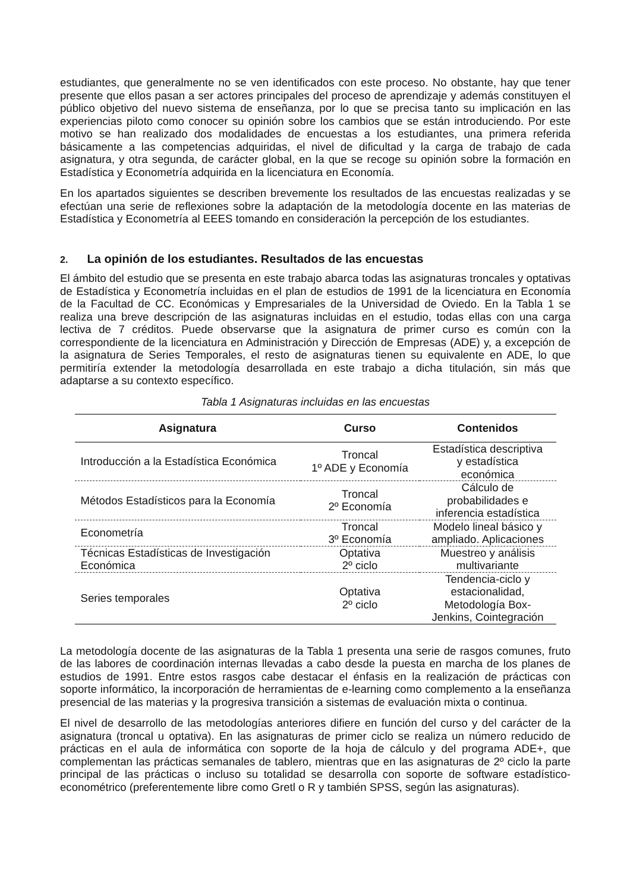estudiantes, que generalmente no se ven identificados con este proceso. No obstante, hay que tener presente que ellos pasan a ser actores principales del proceso de aprendizaje y además constituyen el público objetivo del nuevo sistema de enseñanza, por lo que se precisa tanto su implicación en las experiencias piloto como conocer su opinión sobre los cambios que se están introduciendo. Por este motivo se han realizado dos modalidades de encuestas a los estudiantes, una primera referida básicamente a las competencias adquiridas, el nivel de dificultad y la carga de trabajo de cada asignatura, y otra segunda, de carácter global, en la que se recoge su opinión sobre la formación en Estadística y Econometría adquirida en la licenciatura en Economía.
En los apartados siguientes se describen brevemente los resultados de las encuestas realizadas y se efectúan una serie de reflexiones sobre la adaptación de la metodología docente en las materias de Estadística y Econometría al EEES tomando en consideración la percepción de los estudiantes.
2. La opinión de los estudiantes. Resultados de las encuestas
El ámbito del estudio que se presenta en este trabajo abarca todas las asignaturas troncales y optativas de Estadística y Econometría incluidas en el plan de estudios de 1991 de la licenciatura en Economía de la Facultad de CC. Económicas y Empresariales de la Universidad de Oviedo. En la Tabla 1 se realiza una breve descripción de las asignaturas incluidas en el estudio, todas ellas con una carga lectiva de 7 créditos. Puede observarse que la asignatura de primer curso es común con la correspondiente de la licenciatura en Administración y Dirección de Empresas (ADE) y, a excepción de la asignatura de Series Temporales, el resto de asignaturas tienen su equivalente en ADE, lo que permitiría extender la metodología desarrollada en este trabajo a dicha titulación, sin más que adaptarse a su contexto específico.
Tabla 1 Asignaturas incluidas en las encuestas
| Asignatura | Curso | Contenidos |
| --- | --- | --- |
| Introducción a la Estadística Económica | Troncal 1º ADE y Economía | Estadística descriptiva y estadística económica |
| Métodos Estadísticos para la Economía | Troncal 2º Economía | Cálculo de probabilidades e inferencia estadística |
| Econometría | Troncal 3º Economía | Modelo lineal básico y ampliado. Aplicaciones |
| Técnicas Estadísticas de Investigación Económica | Optativa 2º ciclo | Muestreo y análisis multivariante |
| Series temporales | Optativa 2º ciclo | Tendencia-ciclo y estacionalidad, Metodología Box- Jenkins, Cointegración |
La metodología docente de las asignaturas de la Tabla 1 presenta una serie de rasgos comunes, fruto de las labores de coordinación internas llevadas a cabo desde la puesta en marcha de los planes de estudios de 1991. Entre estos rasgos cabe destacar el énfasis en la realización de prácticas con soporte informático, la incorporación de herramientas de e-learning como complemento a la enseñanza presencial de las materias y la progresiva transición a sistemas de evaluación mixta o continua.
El nivel de desarrollo de las metodologías anteriores difiere en función del curso y del carácter de la asignatura (troncal u optativa). En las asignaturas de primer ciclo se realiza un número reducido de prácticas en el aula de informática con soporte de la hoja de cálculo y del programa ADE+, que complementan las prácticas semanales de tablero, mientras que en las asignaturas de 2º ciclo la parte principal de las prácticas o incluso su totalidad se desarrolla con soporte de software estadístico-econométrico (preferentemente libre como Gretl o R y también SPSS, según las asignaturas).